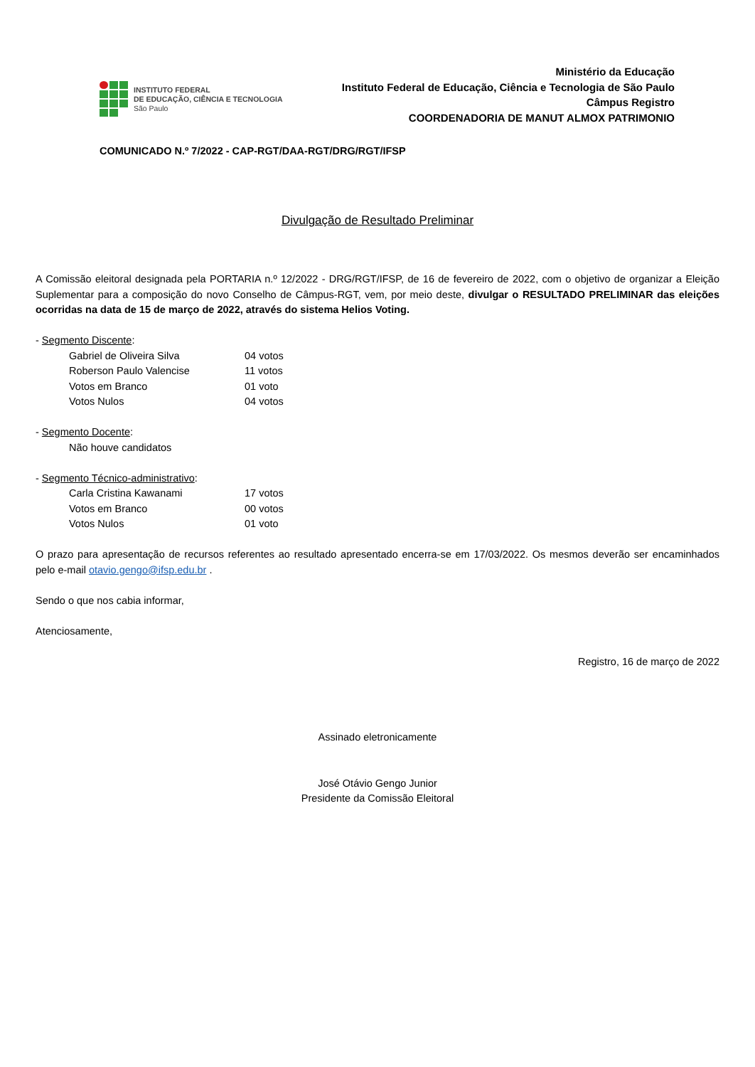INSTITUTO FEDERAL
DE EDUCAÇÃO, CIÊNCIA E TECNOLOGIA
São Paulo
Ministério da Educação
Instituto Federal de Educação, Ciência e Tecnologia de São Paulo
Câmpus Registro
COORDENADORIA DE MANUT ALMOX PATRIMONIO
COMUNICADO N.º 7/2022 - CAP-RGT/DAA-RGT/DRG/RGT/IFSP
Divulgação de Resultado Preliminar
A Comissão eleitoral designada pela PORTARIA n.º 12/2022 - DRG/RGT/IFSP, de 16 de fevereiro de 2022, com o objetivo de organizar a Eleição Suplementar para a composição do novo Conselho de Câmpus-RGT, vem, por meio deste, divulgar o RESULTADO PRELIMINAR das eleições ocorridas na data de 15 de março de 2022, através do sistema Helios Voting.
- Segmento Discente:
Gabriel de Oliveira Silva 04 votos
Roberson Paulo Valencise 11 votos
Votos em Branco 01 voto
Votos Nulos 04 votos
- Segmento Docente:
Não houve candidatos
- Segmento Técnico-administrativo:
Carla Cristina Kawanami 17 votos
Votos em Branco 00 votos
Votos Nulos 01 voto
O prazo para apresentação de recursos referentes ao resultado apresentado encerra-se em 17/03/2022. Os mesmos deverão ser encaminhados pelo e-mail otavio.gengo@ifsp.edu.br .
Sendo o que nos cabia informar,
Atenciosamente,
Registro, 16 de março de 2022
Assinado eletronicamente
José Otávio Gengo Junior
Presidente da Comissão Eleitoral